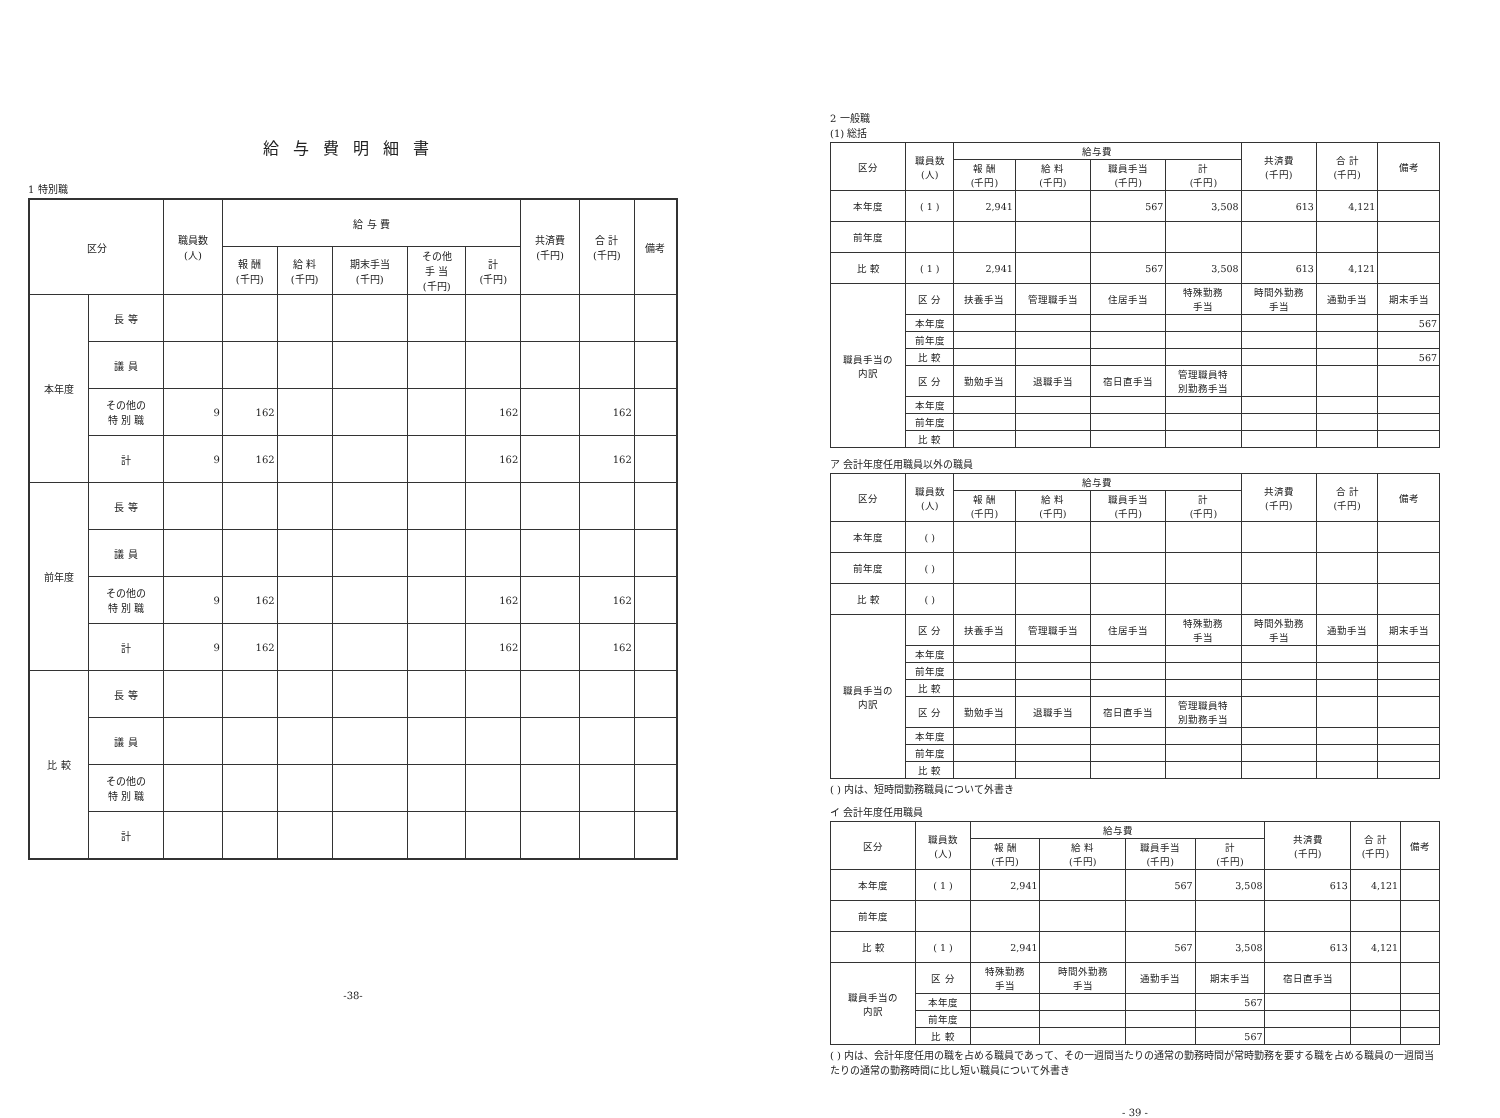給与費明細書
1 特別職
| 区分 | | 職員数 (人) | 給 与 費 | | | | | 共済費 (千円) | 合 計 (千円) | 備考 |
| --- | --- | --- | --- | --- | --- | --- | --- | --- | --- | --- |
| | | | 報 酬 (千円) | 給 料 (千円) | 期末手当 (千円) | その他 手 当 (千円) | 計 (千円) | | | |
| 本年度 | 長 等 | | | | | | | | | |
| | 議 員 | | | | | | | | | |
| | その他の 特 別 職 | 9 | 162 | | | | 162 | | 162 | |
| | 計 | 9 | 162 | | | | 162 | | 162 | |
| 前年度 | 長 等 | | | | | | | | | |
| | 議 員 | | | | | | | | | |
| | その他の 特 別 職 | 9 | 162 | | | | 162 | | 162 | |
| | 計 | 9 | 162 | | | | 162 | | 162 | |
| 比 較 | 長 等 | | | | | | | | | |
| | 議 員 | | | | | | | | | |
| | その他の 特 別 職 | | | | | | | | | |
| | 計 | | | | | | | | | |
-38-
2 一般職
(1) 総括
| 区分 | 職員数 (人) | 給与費 | | | | 共済費 (千円) | 合 計 (千円) | 備考 |
| --- | --- | --- | --- | --- | --- | --- | --- | --- |
| | | 報 酬 (千円) | 給 料 (千円) | 職員手当 (千円) | 計 (千円) | | | |
| 本年度 | ( 1 ) | 2,941 | | 567 | 3,508 | 613 | 4,121 | |
| 前年度 | | | | | | | | |
| 比 較 | ( 1 ) | 2,941 | | 567 | 3,508 | 613 | 4,121 | |
| 職員手当の 内訳 | 区 分 | 扶養手当 | 管理職手当 | 住居手当 | 特殊勤務 手当 | 時間外勤務 手当 | 通勤手当 | 期末手当 |
| | 本年度 | | | | | | | 567 |
| | 前年度 | | | | | | | |
| | 比 較 | | | | | | | 567 |
| | 区 分 | 勤勉手当 | 退職手当 | 宿日直手当 | 管理職員特 別勤務手当 | | | |
| | 本年度 | | | | | | | |
| | 前年度 | | | | | | | |
| | 比 較 | | | | | | | |
ア 会計年度任用職員以外の職員
| 区分 | 職員数 (人) | 給与費 | | | | 共済費 (千円) | 合 計 (千円) | 備考 |
| --- | --- | --- | --- | --- | --- | --- | --- | --- |
| | | 報 酬 (千円) | 給 料 (千円) | 職員手当 (千円) | 計 (千円) | | | |
| 本年度 | ( ) | | | | | | | |
| 前年度 | ( ) | | | | | | | |
| 比 較 | ( ) | | | | | | | |
| 職員手当の 内訳 | 区 分 | 扶養手当 | 管理職手当 | 住居手当 | 特殊勤務 手当 | 時間外勤務 手当 | 通勤手当 | 期末手当 |
| | 本年度 | | | | | | | |
| | 前年度 | | | | | | | |
| | 比 較 | | | | | | | |
| | 区 分 | 勤勉手当 | 退職手当 | 宿日直手当 | 管理職員特 別勤務手当 | | | |
| | 本年度 | | | | | | | |
| | 前年度 | | | | | | | |
| | 比 較 | | | | | | | |
( ) 内は、短時間勤務職員について外書き
イ 会計年度任用職員
| 区分 | 職員数 (人) | 給与費 | | | | 共済費 (千円) | 合 計 (千円) | 備考 |
| --- | --- | --- | --- | --- | --- | --- | --- | --- |
| | | 報 酬 (千円) | 給 料 (千円) | 職員手当 (千円) | 計 (千円) | | | |
| 本年度 | ( 1 ) | 2,941 | | 567 | 3,508 | 613 | 4,121 | |
| 前年度 | | | | | | | | |
| 比 較 | ( 1 ) | 2,941 | | 567 | 3,508 | 613 | 4,121 | |
| 職員手当の 内訳 | 区 分 | 特殊勤務 手当 | 時間外勤務 手当 | 通勤手当 | 期末手当 | 宿日直手当 | | |
| | 本年度 | | | | 567 | | | |
| | 前年度 | | | | | | | |
| | 比 較 | | | | 567 | | | |
( ) 内は、会計年度任用の職を占める職員であって、その一週間当たりの通常の勤務時間が常時勤務を要する職を占める職員の一週間当たりの通常の勤務時間に比し短い職員について外書き
- 39 -